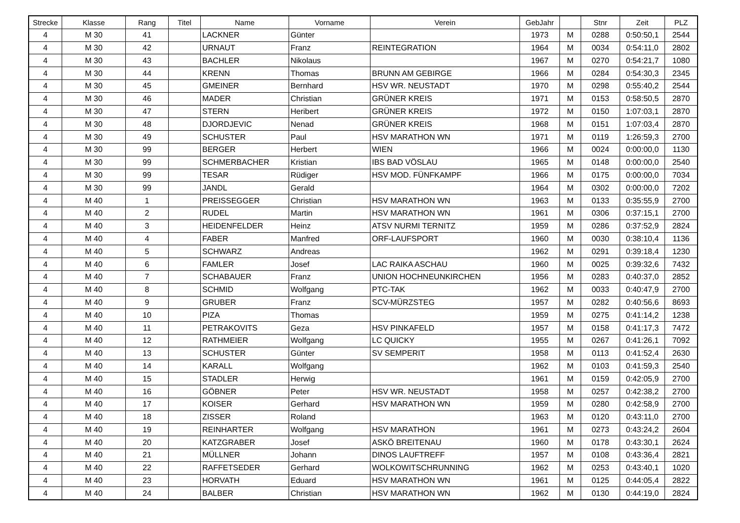| Strecke | Klasse | Rang | Titel | Name | Vorname | Verein | GebJahr | | Stnr | Zeit | PLZ |
| --- | --- | --- | --- | --- | --- | --- | --- | --- | --- | --- | --- |
| 4 | M 30 | 41 | | LACKNER | Günter | | 1973 | M | 0288 | 0:50:50,1 | 2544 |
| 4 | M 30 | 42 | | URNAUT | Franz | REINTEGRATION | 1964 | M | 0034 | 0:54:11,0 | 2802 |
| 4 | M 30 | 43 | | BACHLER | Nikolaus | | 1967 | M | 0270 | 0:54:21,7 | 1080 |
| 4 | M 30 | 44 | | KRENN | Thomas | BRUNN AM GEBIRGE | 1966 | M | 0284 | 0:54:30,3 | 2345 |
| 4 | M 30 | 45 | | GMEINER | Bernhard | HSV WR. NEUSTADT | 1970 | M | 0298 | 0:55:40,2 | 2544 |
| 4 | M 30 | 46 | | MADER | Christian | GRÜNER KREIS | 1971 | M | 0153 | 0:58:50,5 | 2870 |
| 4 | M 30 | 47 | | STERN | Heribert | GRÜNER KREIS | 1972 | M | 0150 | 1:07:03,1 | 2870 |
| 4 | M 30 | 48 | | DJORDJEVIC | Nenad | GRÜNER KREIS | 1968 | M | 0151 | 1:07:03,4 | 2870 |
| 4 | M 30 | 49 | | SCHUSTER | Paul | HSV MARATHON WN | 1971 | M | 0119 | 1:26:59,3 | 2700 |
| 4 | M 30 | 99 | | BERGER | Herbert | WIEN | 1966 | M | 0024 | 0:00:00,0 | 1130 |
| 4 | M 30 | 99 | | SCHMERBACHER | Kristian | IBS BAD VÖSLAU | 1965 | M | 0148 | 0:00:00,0 | 2540 |
| 4 | M 30 | 99 | | TESAR | Rüdiger | HSV MOD. FÜNFKAMPF | 1966 | M | 0175 | 0:00:00,0 | 7034 |
| 4 | M 30 | 99 | | JANDL | Gerald | | 1964 | M | 0302 | 0:00:00,0 | 7202 |
| 4 | M 40 | 1 | | PREISSEGGER | Christian | HSV MARATHON WN | 1963 | M | 0133 | 0:35:55,9 | 2700 |
| 4 | M 40 | 2 | | RUDEL | Martin | HSV MARATHON WN | 1961 | M | 0306 | 0:37:15,1 | 2700 |
| 4 | M 40 | 3 | | HEIDENFELDER | Heinz | ATSV NURMI TERNITZ | 1959 | M | 0286 | 0:37:52,9 | 2824 |
| 4 | M 40 | 4 | | FABER | Manfred | ORF-LAUFSPORT | 1960 | M | 0030 | 0:38:10,4 | 1136 |
| 4 | M 40 | 5 | | SCHWARZ | Andreas | | 1962 | M | 0291 | 0:39:18,4 | 1230 |
| 4 | M 40 | 6 | | FAMLER | Josef | LAC RAIKA ASCHAU | 1960 | M | 0025 | 0:39:32,6 | 7432 |
| 4 | M 40 | 7 | | SCHABAUER | Franz | UNION HOCHNEUNKIRCHEN | 1956 | M | 0283 | 0:40:37,0 | 2852 |
| 4 | M 40 | 8 | | SCHMID | Wolfgang | PTC-TAK | 1962 | M | 0033 | 0:40:47,9 | 2700 |
| 4 | M 40 | 9 | | GRUBER | Franz | SCV-MÜRZSTEG | 1957 | M | 0282 | 0:40:56,6 | 8693 |
| 4 | M 40 | 10 | | PIZA | Thomas | | 1959 | M | 0275 | 0:41:14,2 | 1238 |
| 4 | M 40 | 11 | | PETRAKOVITS | Geza | HSV PINKAFELD | 1957 | M | 0158 | 0:41:17,3 | 7472 |
| 4 | M 40 | 12 | | RATHMEIER | Wolfgang | LC QUICKY | 1955 | M | 0267 | 0:41:26,1 | 7092 |
| 4 | M 40 | 13 | | SCHUSTER | Günter | SV SEMPERIT | 1958 | M | 0113 | 0:41:52,4 | 2630 |
| 4 | M 40 | 14 | | KARALL | Wolfgang | | 1962 | M | 0103 | 0:41:59,3 | 2540 |
| 4 | M 40 | 15 | | STADLER | Herwig | | 1961 | M | 0159 | 0:42:05,9 | 2700 |
| 4 | M 40 | 16 | | GÖBNER | Peter | HSV WR. NEUSTADT | 1958 | M | 0257 | 0:42:38,2 | 2700 |
| 4 | M 40 | 17 | | KOISER | Gerhard | HSV MARATHON WN | 1959 | M | 0280 | 0:42:58,9 | 2700 |
| 4 | M 40 | 18 | | ZISSER | Roland | | 1963 | M | 0120 | 0:43:11,0 | 2700 |
| 4 | M 40 | 19 | | REINHARTER | Wolfgang | HSV MARATHON | 1961 | M | 0273 | 0:43:24,2 | 2604 |
| 4 | M 40 | 20 | | KATZGRABER | Josef | ASKÖ BREITENAU | 1960 | M | 0178 | 0:43:30,1 | 2624 |
| 4 | M 40 | 21 | | MÜLLNER | Johann | DINOS LAUFTREFF | 1957 | M | 0108 | 0:43:36,4 | 2821 |
| 4 | M 40 | 22 | | RAFFETSEDER | Gerhard | WOLKOWITSCHRUNNING | 1962 | M | 0253 | 0:43:40,1 | 1020 |
| 4 | M 40 | 23 | | HORVATH | Eduard | HSV MARATHON WN | 1961 | M | 0125 | 0:44:05,4 | 2822 |
| 4 | M 40 | 24 | | BALBER | Christian | HSV MARATHON WN | 1962 | M | 0130 | 0:44:19,0 | 2824 |